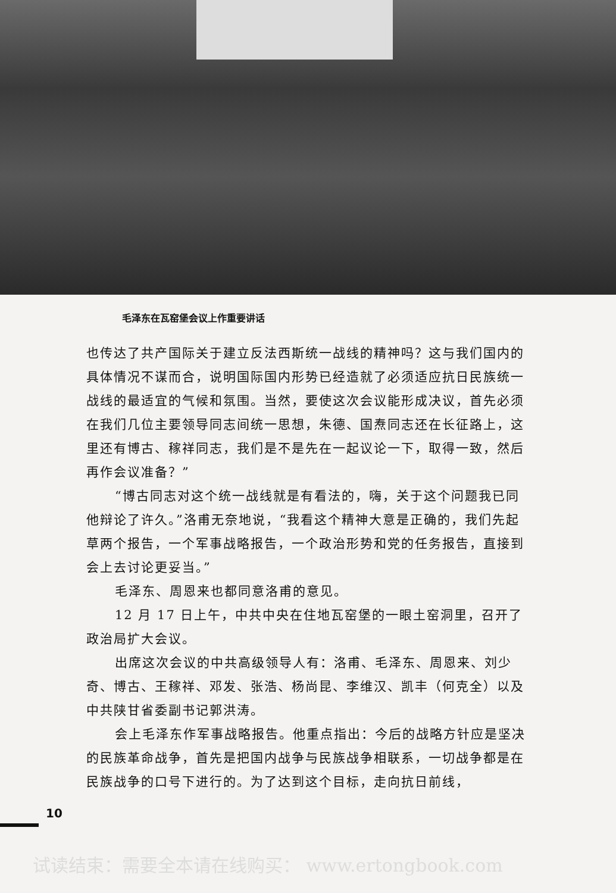毛泽东在瓦窑堡会议上作重要讲话
也传达了共产国际关于建立反法西斯统一战线的精神吗？这与我们国内的具体情况不谋而合，说明国际国内形势已经造就了必须适应抗日民族统一战线的最适宜的气候和氛围。当然，要使这次会议能形成决议，首先必须在我们几位主要领导同志间统一思想，朱德、国焘同志还在长征路上，这里还有博古、稼祥同志，我们是不是先在一起议论一下，取得一致，然后再作会议准备？”
“博古同志对这个统一战线就是有看法的，嗨，关于这个问题我已同他辩论了许久。”洛甫无奈地说，“我看这个精神大意是正确的，我们先起草两个报告，一个军事战略报告，一个政治形势和党的任务报告，直接到会上去讨论更妥当。”
毛泽东、周恩来也都同意洛甫的意见。
12 月 17 日上午，中共中央在住地瓦窑堡的一眼土窑洞里，召开了政治局扩大会议。
出席这次会议的中共高级领导人有：洛甫、毛泽东、周恩来、刘少奇、博古、王稼祥、邓发、张浩、杨尚昆、李维汉、凯丰（何克全）以及中共陕甘省委副书记郭洪涛。
会上毛泽东作军事战略报告。他重点指出：今后的战略方针应是坚决的民族革命战争，首先是把国内战争与民族战争相联系，一切战争都是在民族战争的口号下进行的。为了达到这个目标，走向抗日前线，
10
试读结束：需要全本请在线购买： www.ertongbook.com